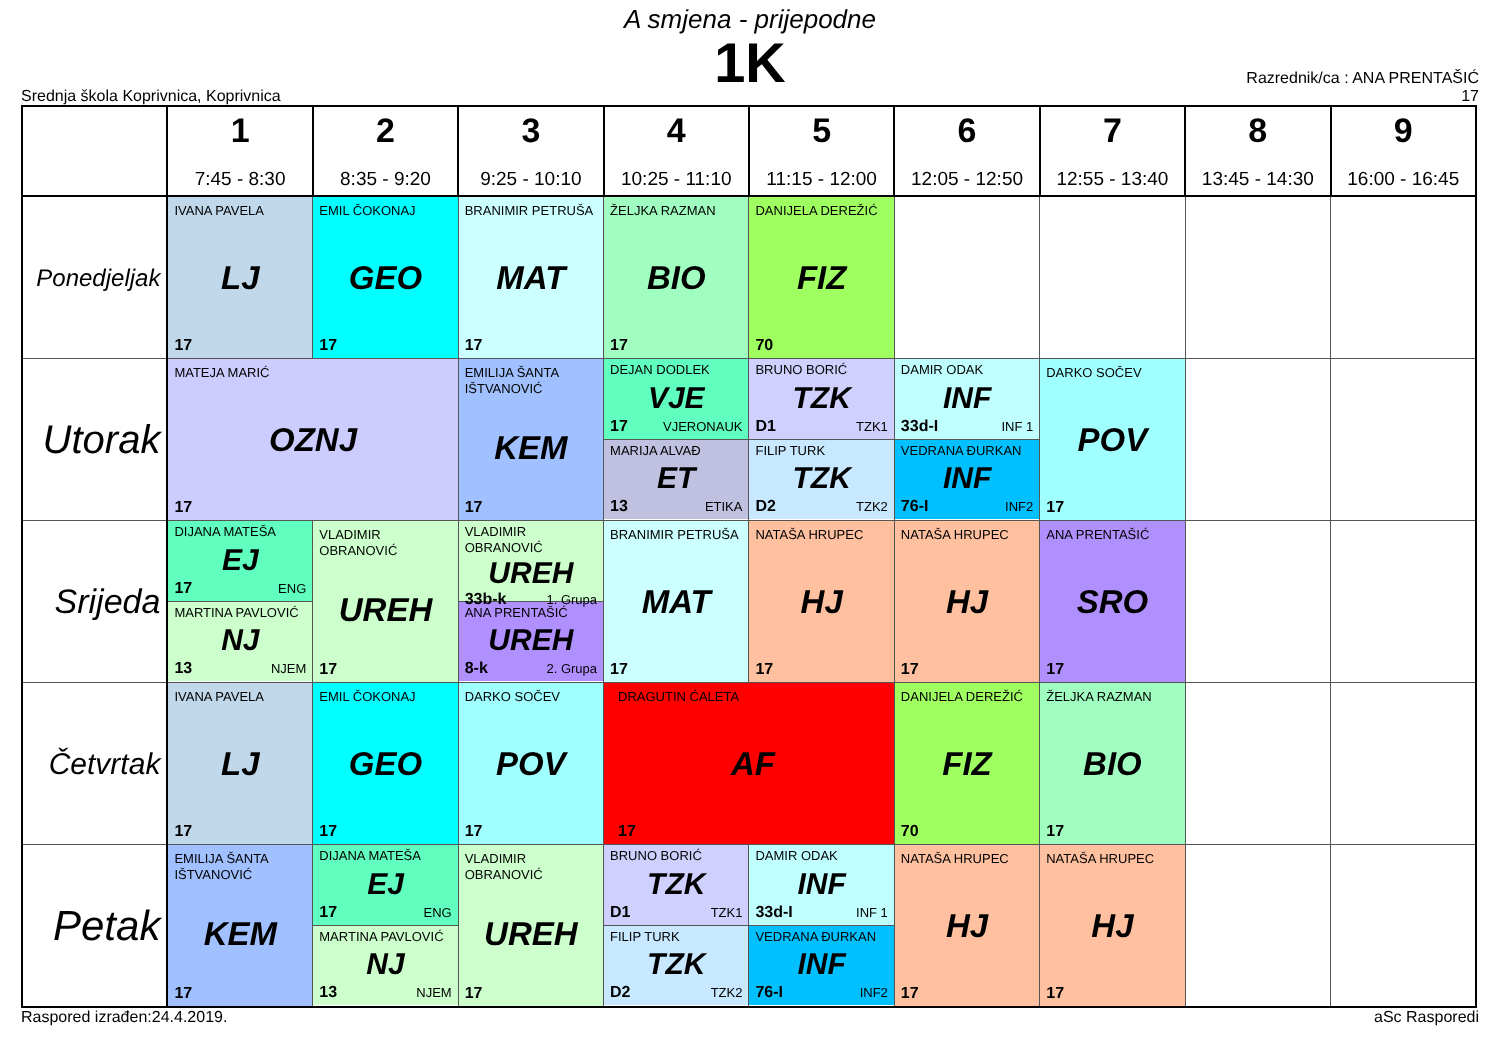A smjena - prijepodne
1K
Srednja škola Koprivnica, Koprivnica
Razrednik/ca : ANA PRENTAŠIĆ
17
| | 1 7:45 - 8:30 | 2 8:35 - 9:20 | 3 9:25 - 10:10 | 4 10:25 - 11:10 | 5 11:15 - 12:00 | 6 12:05 - 12:50 | 7 12:55 - 13:40 | 8 13:45 - 14:30 | 9 16:00 - 16:45 |
| --- | --- | --- | --- | --- | --- | --- | --- | --- | --- |
| Ponedjeljak | IVANA PAVELA LJ 17 | EMIL ČOKONAJ GEO 17 | BRANIMIR PETRUŠA MAT 17 | ŽELJKA RAZMAN BIO 17 | DANIJELA DEREŽIĆ FIZ 70 | | | | |
| Utorak | MATEJA MARIĆ OZNJ 17 | | EMILIJA ŠANTA IŠTVANOVIĆ KEM 17 | DEJAN DODLEK VJE 17 VJERONAUK MARIJA ALVAĐ ET 13 ETIKA | BRUNO BORIĆ TZK D1 TZK1 FILIP TURK TZK D2 TZK2 | DAMIR ODAK INF 33d-I INF 1 VEDRANA ĐURKAN INF 76-I INF2 | DARKO SOČEV POV 17 | | |
| Srijeda | DIJANA MATEŠA EJ 17 ENG MARTINA PAVLOVIĆ NJ 13 NJEM | VLADIMIR OBRANOVIĆ UREH 17 | VLADIMIR OBRANOVIĆ UREH 33b-k 1. Grupa ANA PRENTAŠIĆ UREH 8-k 2. Grupa | BRANIMIR PETRUŠA MAT 17 | NATAŠA HRUPEC HJ 17 | NATAŠA HRUPEC HJ 17 | ANA PRENTAŠIĆ SRO 17 | | |
| Četvrtak | IVANA PAVELA LJ 17 | EMIL ČOKONAJ GEO 17 | DARKO SOČEV POV 17 | DRAGUTIN ĆALETA AF 17 | | DANIJELA DEREŽIĆ FIZ 70 | ŽELJKA RAZMAN BIO 17 | | |
| Petak | EMILIJA ŠANTA IŠTVANOVIĆ KEM 17 | DIJANA MATEŠA EJ 17 ENG MARTINA PAVLOVIĆ NJ 13 NJEM | VLADIMIR OBRANOVIĆ UREH 17 | BRUNO BORIĆ TZK D1 TZK1 FILIP TURK TZK D2 TZK2 | DAMIR ODAK INF 33d-I INF 1 VEDRANA ĐURKAN INF 76-I INF2 | NATAŠA HRUPEC HJ 17 | NATAŠA HRUPEC HJ 17 | | |
Raspored izrađen:24.4.2019. aSc Rasporedi